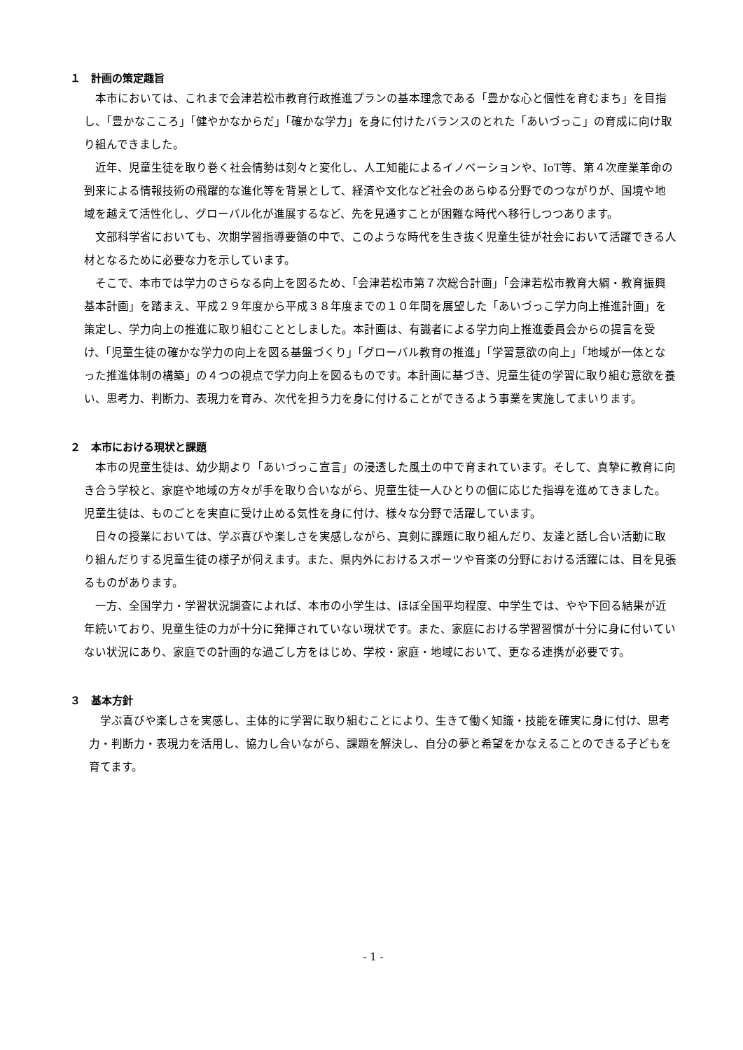１　計画の策定趣旨
本市においては、これまで会津若松市教育行政推進プランの基本理念である「豊かな心と個性を育むまち」を目指し、「豊かなこころ」「健やかなからだ」「確かな学力」を身に付けたバランスのとれた「あいづっこ」の育成に向け取り組んできました。
近年、児童生徒を取り巻く社会情勢は刻々と変化し、人工知能によるイノベーションや、IoT等、第４次産業革命の到来による情報技術の飛躍的な進化等を背景として、経済や文化など社会のあらゆる分野でのつながりが、国境や地域を越えて活性化し、グローバル化が進展するなど、先を見通すことが困難な時代へ移行しつつあります。
文部科学省においても、次期学習指導要領の中で、このような時代を生き抜く児童生徒が社会において活躍できる人材となるために必要な力を示しています。
そこで、本市では学力のさらなる向上を図るため、「会津若松市第７次総合計画」「会津若松市教育大綱・教育振興基本計画」を踏まえ、平成２９年度から平成３８年度までの１０年間を展望した「あいづっこ学力向上推進計画」を策定し、学力向上の推進に取り組むこととしました。本計画は、有識者による学力向上推進委員会からの提言を受け、「児童生徒の確かな学力の向上を図る基盤づくり」「グローバル教育の推進」「学習意欲の向上」「地域が一体となった推進体制の構築」の４つの視点で学力向上を図るものです。本計画に基づき、児童生徒の学習に取り組む意欲を養い、思考力、判断力、表現力を育み、次代を担う力を身に付けることができるよう事業を実施してまいります。
２　本市における現状と課題
本市の児童生徒は、幼少期より「あいづっこ宣言」の浸透した風土の中で育まれています。そして、真摯に教育に向き合う学校と、家庭や地域の方々が手を取り合いながら、児童生徒一人ひとりの個に応じた指導を進めてきました。児童生徒は、ものごとを実直に受け止める気性を身に付け、様々な分野で活躍しています。
日々の授業においては、学ぶ喜びや楽しさを実感しながら、真剣に課題に取り組んだり、友達と話し合い活動に取り組んだりする児童生徒の様子が伺えます。また、県内外におけるスポーツや音楽の分野における活躍には、目を見張るものがあります。
一方、全国学力・学習状況調査によれば、本市の小学生は、ほぼ全国平均程度、中学生では、やや下回る結果が近年続いており、児童生徒の力が十分に発揮されていない現状です。また、家庭における学習習慣が十分に身に付いていない状況にあり、家庭での計画的な過ごし方をはじめ、学校・家庭・地域において、更なる連携が必要です。
３　基本方針
学ぶ喜びや楽しさを実感し、主体的に学習に取り組むことにより、生きて働く知識・技能を確実に身に付け、思考力・判断力・表現力を活用し、協力し合いながら、課題を解決し、自分の夢と希望をかなえることのできる子どもを育てます。
- 1 -